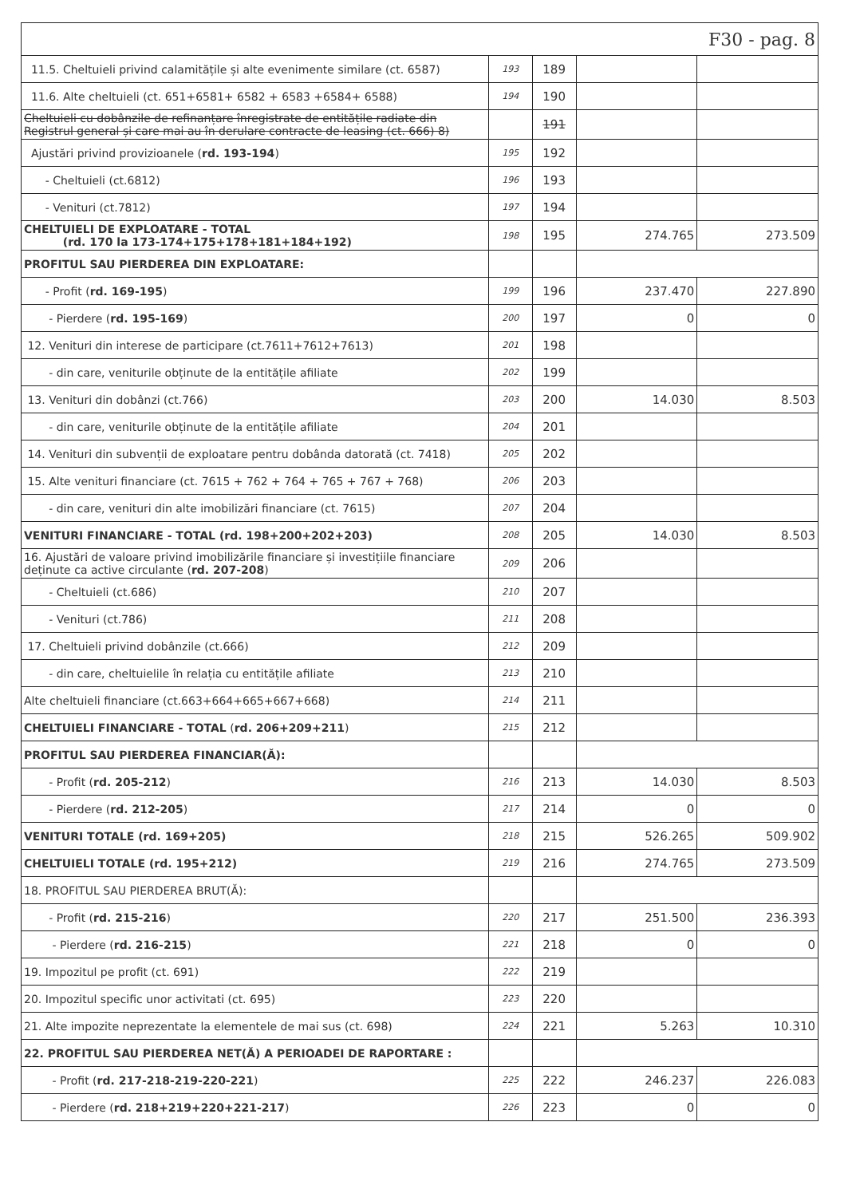| F30 - pag. 8 | | | | |
| 11.5. Cheltuieli privind calamitățile și alte evenimente similare (ct. 6587) | 193 | 189 | | |
| 11.6. Alte cheltuieli (ct. 651+6581+ 6582 + 6583 +6584+ 6588) | 194 | 190 | | |
| Cheltuieli cu dobânzile de refinanțare înregistrate de entitățile radiate din Registrul general și care mai au în derulare contracte de leasing (ct. 666) 8) | | 191 | | |
| Ajustări privind provizioanele ( rd. 193-194 ) | 195 | 192 | | |
| - Cheltuieli (ct.6812) | 196 | 193 | | |
| - Venituri (ct.7812) | 197 | 194 | | |
| CHELTUIELI DE EXPLOATARE - TOTAL (rd. 170 la 173-174+175+178+181+184+192) | 198 | 195 | 274.765 | 273.509 |
| PROFITUL SAU PIERDEREA DIN EXPLOATARE: | | | | |
| - Profit ( rd. 169-195 ) | 199 | 196 | 237.470 | 227.890 |
| - Pierdere ( rd. 195-169 ) | 200 | 197 | 0 | 0 |
| 12. Venituri din interese de participare (ct.7611+7612+7613) | 201 | 198 | | |
| - din care, veniturile obținute de la entitățile afiliate | 202 | 199 | | |
| 13. Venituri din dobânzi (ct.766) | 203 | 200 | 14.030 | 8.503 |
| - din care, veniturile obținute de la entitățile afiliate | 204 | 201 | | |
| 14. Venituri din subvenții de exploatare pentru dobânda datorată (ct. 7418) | 205 | 202 | | |
| 15. Alte venituri financiare (ct. 7615 + 762 + 764 + 765 + 767 + 768) | 206 | 203 | | |
| - din care, venituri din alte imobilizări financiare (ct. 7615) | 207 | 204 | | |
| VENITURI FINANCIARE - TOTAL (rd. 198+200+202+203) | 208 | 205 | 14.030 | 8.503 |
| 16. Ajustări de valoare privind imobilizările financiare și investițiile financiare deținute ca active circulante ( rd. 207-208 ) | 209 | 206 | | |
| - Cheltuieli (ct.686) | 210 | 207 | | |
| - Venituri (ct.786) | 211 | 208 | | |
| 17. Cheltuieli privind dobânzile (ct.666) | 212 | 209 | | |
| - din care, cheltuielile în relația cu entitățile afiliate | 213 | 210 | | |
| Alte cheltuieli financiare (ct.663+664+665+667+668) | 214 | 211 | | |
| CHELTUIELI FINANCIARE - TOTAL ( rd. 206+209+211 ) | 215 | 212 | | |
| PROFITUL SAU PIERDEREA FINANCIAR(Ă): | | | | |
| - Profit ( rd. 205-212 ) | 216 | 213 | 14.030 | 8.503 |
| - Pierdere ( rd. 212-205 ) | 217 | 214 | 0 | 0 |
| VENITURI TOTALE (rd. 169+205) | 218 | 215 | 526.265 | 509.902 |
| CHELTUIELI TOTALE (rd. 195+212) | 219 | 216 | 274.765 | 273.509 |
| 18. PROFITUL SAU PIERDEREA BRUT(Ă): | | | | |
| - Profit ( rd. 215-216 ) | 220 | 217 | 251.500 | 236.393 |
| - Pierdere ( rd. 216-215 ) | 221 | 218 | 0 | 0 |
| 19. Impozitul pe profit (ct. 691) | 222 | 219 | | |
| 20. Impozitul specific unor activitati (ct. 695) | 223 | 220 | | |
| 21. Alte impozite neprezentate la elementele de mai sus (ct. 698) | 224 | 221 | 5.263 | 10.310 |
| 22. PROFITUL SAU PIERDEREA NET(Ă) A PERIOADEI DE RAPORTARE : | | | | |
| - Profit ( rd. 217-218-219-220-221 ) | 225 | 222 | 246.237 | 226.083 |
| - Pierdere ( rd. 218+219+220+221-217 ) | 226 | 223 | 0 | 0 |